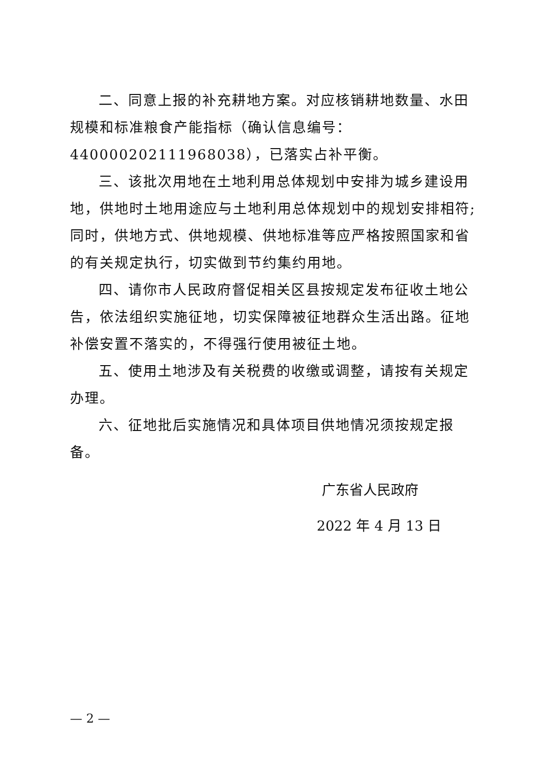二、同意上报的补充耕地方案。对应核销耕地数量、水田规模和标准粮食产能指标（确认信息编号：440000202111968038），已落实占补平衡。
三、该批次用地在土地利用总体规划中安排为城乡建设用地，供地时土地用途应与土地利用总体规划中的规划安排相符;同时，供地方式、供地规模、供地标准等应严格按照国家和省的有关规定执行，切实做到节约集约用地。
四、请你市人民政府督促相关区县按规定发布征收土地公告，依法组织实施征地，切实保障被征地群众生活出路。征地补偿安置不落实的，不得强行使用被征土地。
五、使用土地涉及有关税费的收缴或调整，请按有关规定办理。
六、征地批后实施情况和具体项目供地情况须按规定报备。
广东省人民政府
2022 年 4 月 13 日
— 2 —